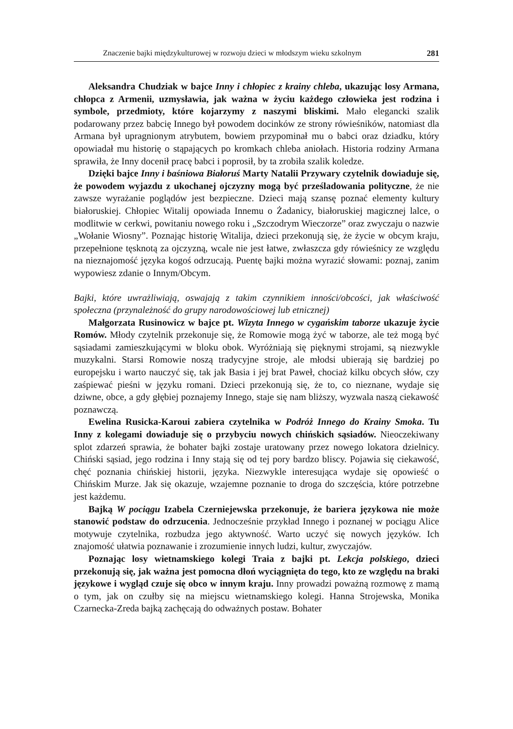Znaczenie bajki międzykulturowej w rozwoju dzieci w młodszym wieku szkolnym 281
Aleksandra Chudziak w bajce Inny i chłopiec z krainy chleba, ukazując losy Armana, chłopca z Armenii, uzmysławia, jak ważna w życiu każdego człowieka jest rodzina i symbole, przedmioty, które kojarzymy z naszymi bliskimi. Mało elegancki szalik podarowany przez babcię Innego był powodem docinków ze strony rówieśników, natomiast dla Armana był upragnionym atrybutem, bowiem przypominał mu o babci oraz dziadku, który opowiadał mu historię o stąpających po kromkach chleba aniołach. Historia rodziny Armana sprawiła, że Inny docenił pracę babci i poprosił, by ta zrobiła szalik koledze.
Dzięki bajce Inny i baśniowa Białoruś Marty Natalii Przywary czytelnik dowiaduje się, że powodem wyjazdu z ukochanej ojczyzny mogą być prześladowania polityczne, że nie zawsze wyrażanie poglądów jest bezpieczne. Dzieci mają szansę poznać elementy kultury białoruskiej. Chłopiec Witalij opowiada Innemu o Żadanicy, białoruskiej magicznej lalce, o modlitwie w cerkwi, powitaniu nowego roku i „Szczodrym Wieczorze” oraz zwyczaju o nazwie „Wołanie Wiosny”. Poznając historię Witalija, dzieci przekonują się, że życie w obcym kraju, przepełnione tęsknotą za ojczyzną, wcale nie jest łatwe, zwłaszcza gdy rówieśnicy ze względu na nieznajomość języka kogoś odrzucają. Puentę bajki można wyrazić słowami: poznaj, zanim wypowiesz zdanie o Innym/Obcym.
Bajki, które uwrażliwiają, oswajają z takim czynnikiem inności/obcości, jak właściwość społeczna (przynależność do grupy narodowościowej lub etnicznej)
Małgorzata Rusinowicz w bajce pt. Wizyta Innego w cygańskim taborze ukazuje życie Romów. Młody czytelnik przekonuje się, że Romowie mogą żyć w taborze, ale też mogą być sąsiadami zamieszkującymi w bloku obok. Wyróżniają się pięknymi strojami, są niezwykle muzykalni. Starsi Romowie noszą tradycyjne stroje, ale młodsi ubierają się bardziej po europejsku i warto nauczyć się, tak jak Basia i jej brat Paweł, chociaż kilku obcych słów, czy zaśpiewać pieśni w języku romani. Dzieci przekonują się, że to, co nieznane, wydaje się dziwne, obce, a gdy głębiej poznajemy Innego, staje się nam bliższy, wyzwala naszą ciekawość poznawczą.
Ewelina Rusicka-Karoui zabiera czytelnika w Podróż Innego do Krainy Smoka. Tu Inny z kolegami dowiaduje się o przybyciu nowych chińskich sąsiadów. Nieoczekiwany splot zdarzeń sprawia, że bohater bajki zostaje uratowany przez nowego lokatora dzielnicy. Chiński sąsiad, jego rodzina i Inny stają się od tej pory bardzo bliscy. Pojawia się ciekawość, chęć poznania chińskiej historii, języka. Niezwykle interesująca wydaje się opowieść o Chińskim Murze. Jak się okazuje, wzajemne poznanie to droga do szczęścia, które potrzebne jest każdemu.
Bajką W pociągu Izabela Czerniejewska przekonuje, że bariera językowa nie może stanowić podstaw do odrzucenia. Jednocześnie przykład Innego i poznanej w pociągu Alice motywuje czytelnika, rozbudza jego aktywność. Warto uczyć się nowych języków. Ich znajomość ułatwia poznawanie i zrozumienie innych ludzi, kultur, zwyczajów.
Poznając losy wietnamskiego kolegi Traia z bajki pt. Lekcja polskiego, dzieci przekonują się, jak ważna jest pomocna dłoń wyciągnięta do tego, kto ze względu na braki językowe i wygląd czuje się obco w innym kraju. Inny prowadzi poważną rozmowę z mamą o tym, jak on czułby się na miejscu wietnamskiego kolegi. Hanna Strojewska, Monika Czarnecka-Zreda bajką zachęcają do odważnych postaw. Bohater